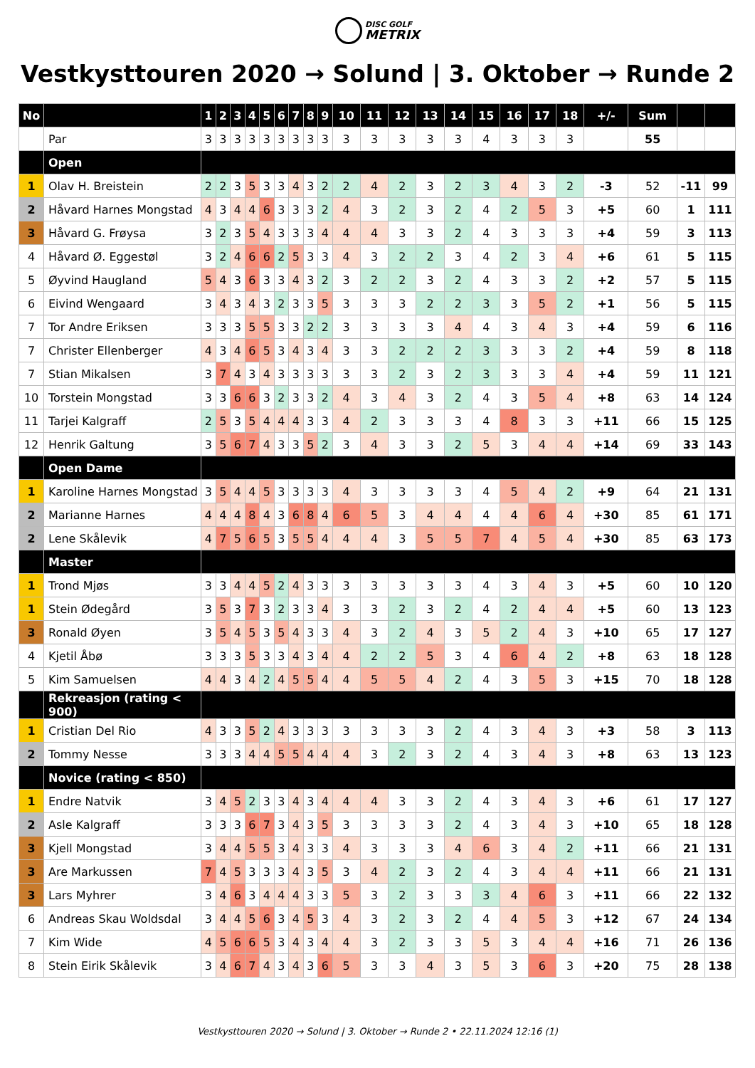DISC GOLF METRIX
Vestkysttouren 2020 → Solund | 3. Oktober → Runde 2
| No | | 1 | 2 | 3 | 4 | 5 | 6 | 7 | 8 | 9 | 10 | 11 | 12 | 13 | 14 | 15 | 16 | 17 | 18 | +/- | Sum | | |
| --- | --- | --- | --- | --- | --- | --- | --- | --- | --- | --- | --- | --- | --- | --- | --- | --- | --- | --- | --- | --- | --- | --- | --- |
| | Par | 3 | 3 | 3 | 3 | 3 | 3 | 3 | 3 | 3 | 3 | 3 | 3 | 3 | 3 | 4 | 3 | 3 | 3 | | 55 | | |
| | Open | | | | | | | | | | | | | | | | | | | | | | |
| 1 | Olav H. Breistein | 2 | 2 | 3 | 5 | 3 | 3 | 4 | 3 | 2 | 2 | 4 | 2 | 3 | 2 | 3 | 4 | 3 | 2 | -3 | 52 | -11 | 99 |
| 2 | Håvard Harnes Mongstad | 4 | 3 | 4 | 4 | 6 | 3 | 3 | 3 | 2 | 4 | 3 | 2 | 3 | 2 | 4 | 2 | 5 | 3 | +5 | 60 | 1 | 111 |
| 3 | Håvard G. Frøysa | 3 | 2 | 3 | 5 | 4 | 3 | 3 | 3 | 4 | 4 | 4 | 3 | 3 | 2 | 4 | 3 | 3 | 3 | +4 | 59 | 3 | 113 |
| 4 | Håvard Ø. Eggestøl | 3 | 2 | 4 | 6 | 6 | 2 | 5 | 3 | 3 | 4 | 3 | 2 | 2 | 3 | 4 | 2 | 3 | 4 | +6 | 61 | 5 | 115 |
| 5 | Øyvind Haugland | 5 | 4 | 3 | 6 | 3 | 3 | 4 | 3 | 2 | 3 | 2 | 2 | 3 | 2 | 4 | 3 | 3 | 2 | +2 | 57 | 5 | 115 |
| 6 | Eivind Wengaard | 3 | 4 | 3 | 4 | 3 | 2 | 3 | 3 | 5 | 3 | 3 | 3 | 2 | 2 | 3 | 3 | 5 | 2 | +1 | 56 | 5 | 115 |
| 7 | Tor Andre Eriksen | 3 | 3 | 3 | 5 | 5 | 3 | 3 | 2 | 2 | 3 | 3 | 3 | 3 | 4 | 4 | 3 | 4 | 3 | +4 | 59 | 6 | 116 |
| 7 | Christer Ellenberger | 4 | 3 | 4 | 6 | 5 | 3 | 4 | 3 | 4 | 3 | 3 | 2 | 2 | 2 | 3 | 3 | 3 | 2 | +4 | 59 | 8 | 118 |
| 7 | Stian Mikalsen | 3 | 7 | 4 | 3 | 4 | 3 | 3 | 3 | 3 | 3 | 3 | 2 | 3 | 2 | 3 | 3 | 3 | 4 | +4 | 59 | 11 | 121 |
| 10 | Torstein Mongstad | 3 | 3 | 6 | 6 | 3 | 2 | 3 | 3 | 2 | 4 | 3 | 4 | 3 | 2 | 4 | 3 | 5 | 4 | +8 | 63 | 14 | 124 |
| 11 | Tarjei Kalgraff | 2 | 5 | 3 | 5 | 4 | 4 | 4 | 3 | 3 | 4 | 2 | 3 | 3 | 3 | 4 | 8 | 3 | 3 | +11 | 66 | 15 | 125 |
| 12 | Henrik Galtung | 3 | 5 | 6 | 7 | 4 | 3 | 3 | 5 | 2 | 3 | 4 | 3 | 3 | 2 | 5 | 3 | 4 | 4 | +14 | 69 | 33 | 143 |
| | Open Dame | | | | | | | | | | | | | | | | | | | | | | |
| 1 | Karoline Harnes Mongstad | 3 | 5 | 4 | 4 | 5 | 3 | 3 | 3 | 3 | 4 | 3 | 3 | 3 | 3 | 4 | 5 | 4 | 2 | +9 | 64 | 21 | 131 |
| 2 | Marianne Harnes | 4 | 4 | 4 | 8 | 4 | 3 | 6 | 8 | 4 | 6 | 5 | 3 | 4 | 4 | 4 | 4 | 6 | 4 | +30 | 85 | 61 | 171 |
| 2 | Lene Skålevik | 4 | 7 | 5 | 6 | 5 | 3 | 5 | 5 | 4 | 4 | 4 | 3 | 5 | 5 | 7 | 4 | 5 | 4 | +30 | 85 | 63 | 173 |
| | Master | | | | | | | | | | | | | | | | | | | | | | |
| 1 | Trond Mjøs | 3 | 3 | 4 | 4 | 5 | 2 | 4 | 3 | 3 | 3 | 3 | 3 | 3 | 3 | 4 | 3 | 4 | 3 | +5 | 60 | 10 | 120 |
| 1 | Stein Ødegård | 3 | 5 | 3 | 7 | 3 | 2 | 3 | 3 | 4 | 3 | 3 | 2 | 3 | 2 | 4 | 2 | 4 | 4 | +5 | 60 | 13 | 123 |
| 3 | Ronald Øyen | 3 | 5 | 4 | 5 | 3 | 5 | 4 | 3 | 3 | 4 | 3 | 2 | 4 | 3 | 5 | 2 | 4 | 3 | +10 | 65 | 17 | 127 |
| 4 | Kjetil Åbø | 3 | 3 | 3 | 5 | 3 | 3 | 4 | 3 | 4 | 4 | 2 | 2 | 5 | 3 | 4 | 6 | 4 | 2 | +8 | 63 | 18 | 128 |
| 5 | Kim Samuelsen | 4 | 4 | 3 | 4 | 2 | 4 | 5 | 5 | 4 | 4 | 5 | 5 | 4 | 2 | 4 | 3 | 5 | 3 | +15 | 70 | 18 | 128 |
| | Rekreasjon (rating < 900) | | | | | | | | | | | | | | | | | | | | | | |
| 1 | Cristian Del Rio | 4 | 3 | 3 | 5 | 2 | 4 | 3 | 3 | 3 | 3 | 3 | 3 | 3 | 2 | 4 | 3 | 4 | 3 | +3 | 58 | 3 | 113 |
| 2 | Tommy Nesse | 3 | 3 | 3 | 4 | 4 | 5 | 5 | 4 | 4 | 4 | 3 | 2 | 3 | 2 | 4 | 3 | 4 | 3 | +8 | 63 | 13 | 123 |
| | Novice (rating < 850) | | | | | | | | | | | | | | | | | | | | | | |
| 1 | Endre Natvik | 3 | 4 | 5 | 2 | 3 | 3 | 4 | 3 | 4 | 4 | 4 | 3 | 3 | 2 | 4 | 3 | 4 | 3 | +6 | 61 | 17 | 127 |
| 2 | Asle Kalgraff | 3 | 3 | 3 | 6 | 7 | 3 | 4 | 3 | 5 | 3 | 3 | 3 | 3 | 2 | 4 | 3 | 4 | 3 | +10 | 65 | 18 | 128 |
| 3 | Kjell Mongstad | 3 | 4 | 4 | 5 | 5 | 3 | 4 | 3 | 3 | 4 | 3 | 3 | 3 | 4 | 6 | 3 | 4 | 2 | +11 | 66 | 21 | 131 |
| 3 | Are Markussen | 7 | 4 | 5 | 3 | 3 | 3 | 4 | 3 | 5 | 3 | 4 | 2 | 3 | 2 | 4 | 3 | 4 | 4 | +11 | 66 | 21 | 131 |
| 3 | Lars Myhrer | 3 | 4 | 6 | 3 | 4 | 4 | 4 | 3 | 3 | 5 | 3 | 2 | 3 | 3 | 3 | 4 | 6 | 3 | +11 | 66 | 22 | 132 |
| 6 | Andreas Skau Woldsdal | 3 | 4 | 4 | 5 | 6 | 3 | 4 | 5 | 3 | 4 | 3 | 2 | 3 | 2 | 4 | 4 | 5 | 3 | +12 | 67 | 24 | 134 |
| 7 | Kim Wide | 4 | 5 | 6 | 6 | 5 | 3 | 4 | 3 | 4 | 4 | 3 | 2 | 3 | 3 | 5 | 3 | 4 | 4 | +16 | 71 | 26 | 136 |
| 8 | Stein Eirik Skålevik | 3 | 4 | 6 | 7 | 4 | 3 | 4 | 3 | 6 | 5 | 3 | 3 | 4 | 3 | 5 | 3 | 6 | 3 | +20 | 75 | 28 | 138 |
Vestkysttouren 2020 → Solund | 3. Oktober → Runde 2 • 22.11.2024 12:16 (1)